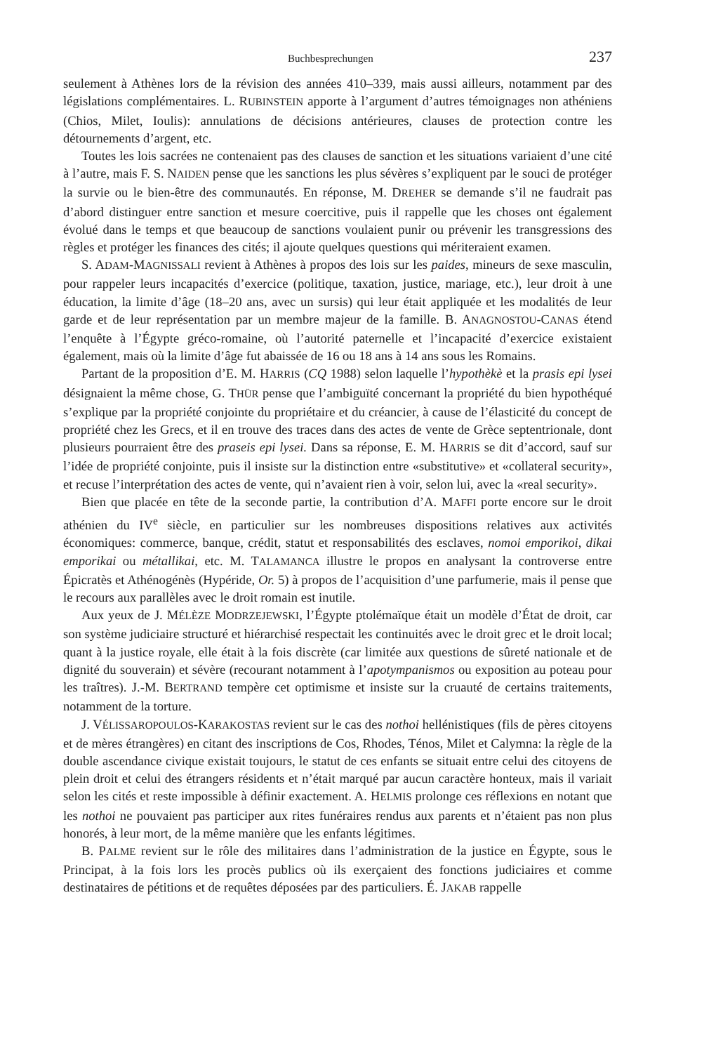Buchbesprechungen 237
seulement à Athènes lors de la révision des années 410–339, mais aussi ailleurs, notamment par des législations complémentaires. L. RUBINSTEIN apporte à l’argument d’autres témoignages non athéniens (Chios, Milet, Ioulis): annulations de décisions antérieures, clauses de protection contre les détournements d’argent, etc.
Toutes les lois sacrées ne contenaient pas des clauses de sanction et les situations variaient d’une cité à l’autre, mais F. S. NAIDEN pense que les sanctions les plus sévères s’expliquent par le souci de protéger la survie ou le bien-être des communautés. En réponse, M. DREHER se demande s’il ne faudrait pas d’abord distinguer entre sanction et mesure coercitive, puis il rappelle que les choses ont également évolué dans le temps et que beaucoup de sanctions voulaient punir ou prévenir les transgressions des règles et protéger les finances des cités; il ajoute quelques questions qui mériteraient examen.
S. ADAM-MAGNISSALI revient à Athènes à propos des lois sur les paides, mineurs de sexe masculin, pour rappeler leurs incapacités d’exercice (politique, taxation, justice, mariage, etc.), leur droit à une éducation, la limite d’âge (18–20 ans, avec un sursis) qui leur était appliquée et les modalités de leur garde et de leur représentation par un membre majeur de la famille. B. ANAGNOSTOU-CANAS étend l’enquête à l’Égypte gréco-romaine, où l’autorité paternelle et l’incapacité d’exercice existaient également, mais où la limite d’âge fut abaissée de 16 ou 18 ans à 14 ans sous les Romains.
Partant de la proposition d’E. M. HARRIS (CQ 1988) selon laquelle l’hypothèkè et la prasis epi lysei désignaient la même chose, G. THÜR pense que l’ambiguïté concernant la propriété du bien hypothéqué s’explique par la propriété conjointe du propriétaire et du créancier, à cause de l’élasticité du concept de propriété chez les Grecs, et il en trouve des traces dans des actes de vente de Grèce septentrionale, dont plusieurs pourraient être des praseis epi lysei. Dans sa réponse, E. M. HARRIS se dit d’accord, sauf sur l’idée de propriété conjointe, puis il insiste sur la distinction entre «substitutive» et «collateral security», et recuse l’interprétation des actes de vente, qui n’avaient rien à voir, selon lui, avec la «real security».
Bien que placée en tête de la seconde partie, la contribution d’A. MAFFI porte encore sur le droit athénien du IV<sup>e</sup> siècle, en particulier sur les nombreuses dispositions relatives aux activités économiques: commerce, banque, crédit, statut et responsabilités des esclaves, nomoi emporikoi, dikai emporikai ou métallikai, etc. M. TALAMANCA illustre le propos en analysant la controverse entre Épicratès et Athénogénès (Hypéride, Or. 5) à propos de l’acquisition d’une parfumerie, mais il pense que le recours aux parallèles avec le droit romain est inutile.
Aux yeux de J. MÉLÈZE MODRZEJEWSKI, l’Égypte ptolémaïque était un modèle d’État de droit, car son système judiciaire structuré et hiérarchisé respectait les continuités avec le droit grec et le droit local; quant à la justice royale, elle était à la fois discrète (car limitée aux questions de sûreté nationale et de dignité du souverain) et sévère (recourant notamment à l’apotympanismos ou exposition au poteau pour les traîtres). J.-M. BERTRAND tempère cet optimisme et insiste sur la cruauté de certains traitements, notamment de la torture.
J. VÉLISSAROPOULOS-KARAKOSTAS revient sur le cas des nothoi hellénistiques (fils de pères citoyens et de mères étrangères) en citant des inscriptions de Cos, Rhodes, Ténos, Milet et Calymna: la règle de la double ascendance civique existait toujours, le statut de ces enfants se situait entre celui des citoyens de plein droit et celui des étrangers résidents et n’était marqué par aucun caractère honteux, mais il variait selon les cités et reste impossible à définir exactement. A. HELMIS prolonge ces réflexions en notant que les nothoi ne pouvaient pas participer aux rites funéraires rendus aux parents et n’étaient pas non plus honorés, à leur mort, de la même manière que les enfants légitimes.
B. PALME revient sur le rôle des militaires dans l’administration de la justice en Égypte, sous le Principat, à la fois lors les procès publics où ils exerçaient des fonctions judiciaires et comme destinataires de pétitions et de requêtes déposées par des particuliers. É. JAKAB rappelle